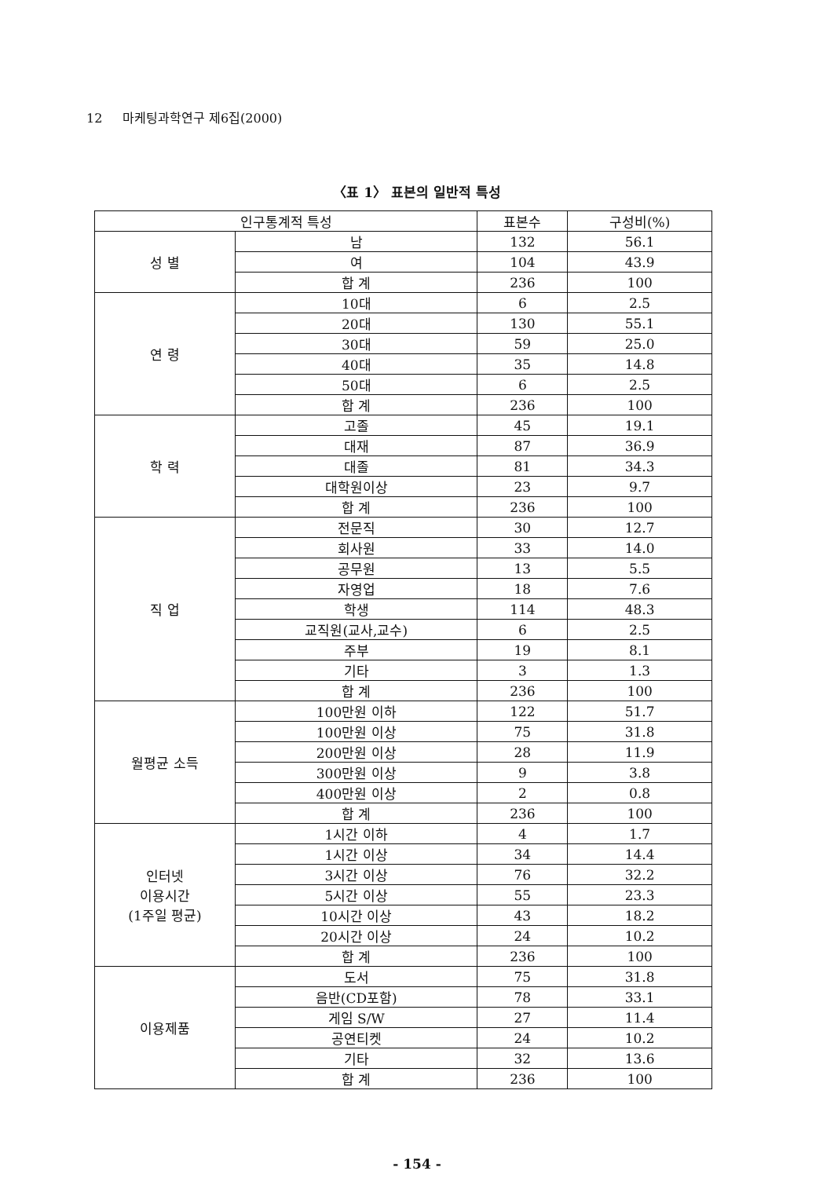12 마케팅과학연구 제6집(2000)
〈표 1〉 표본의 일반적 특성
| 인구통계적 특성 | | 표본수 | 구성비(%) |
| --- | --- | --- | --- |
| 성 별 | 남 | 132 | 56.1 |
| | 여 | 104 | 43.9 |
| | 합 계 | 236 | 100 |
| 연 령 | 10대 | 6 | 2.5 |
| | 20대 | 130 | 55.1 |
| | 30대 | 59 | 25.0 |
| | 40대 | 35 | 14.8 |
| | 50대 | 6 | 2.5 |
| | 합 계 | 236 | 100 |
| 학 력 | 고졸 | 45 | 19.1 |
| | 대재 | 87 | 36.9 |
| | 대졸 | 81 | 34.3 |
| | 대학원이상 | 23 | 9.7 |
| | 합 계 | 236 | 100 |
| 직 업 | 전문직 | 30 | 12.7 |
| | 회사원 | 33 | 14.0 |
| | 공무원 | 13 | 5.5 |
| | 자영업 | 18 | 7.6 |
| | 학생 | 114 | 48.3 |
| | 교직원(교사,교수) | 6 | 2.5 |
| | 주부 | 19 | 8.1 |
| | 기타 | 3 | 1.3 |
| | 합 계 | 236 | 100 |
| 월평균 소득 | 100만원 이하 | 122 | 51.7 |
| | 100만원 이상 | 75 | 31.8 |
| | 200만원 이상 | 28 | 11.9 |
| | 300만원 이상 | 9 | 3.8 |
| | 400만원 이상 | 2 | 0.8 |
| | 합 계 | 236 | 100 |
| 인터넷 이용시간 (1주일 평균) | 1시간 이하 | 4 | 1.7 |
| | 1시간 이상 | 34 | 14.4 |
| | 3시간 이상 | 76 | 32.2 |
| | 5시간 이상 | 55 | 23.3 |
| | 10시간 이상 | 43 | 18.2 |
| | 20시간 이상 | 24 | 10.2 |
| | 합 계 | 236 | 100 |
| 이용제품 | 도서 | 75 | 31.8 |
| | 음반(CD포함) | 78 | 33.1 |
| | 게임 S/W | 27 | 11.4 |
| | 공연티켓 | 24 | 10.2 |
| | 기타 | 32 | 13.6 |
| | 합 계 | 236 | 100 |
- 154 -